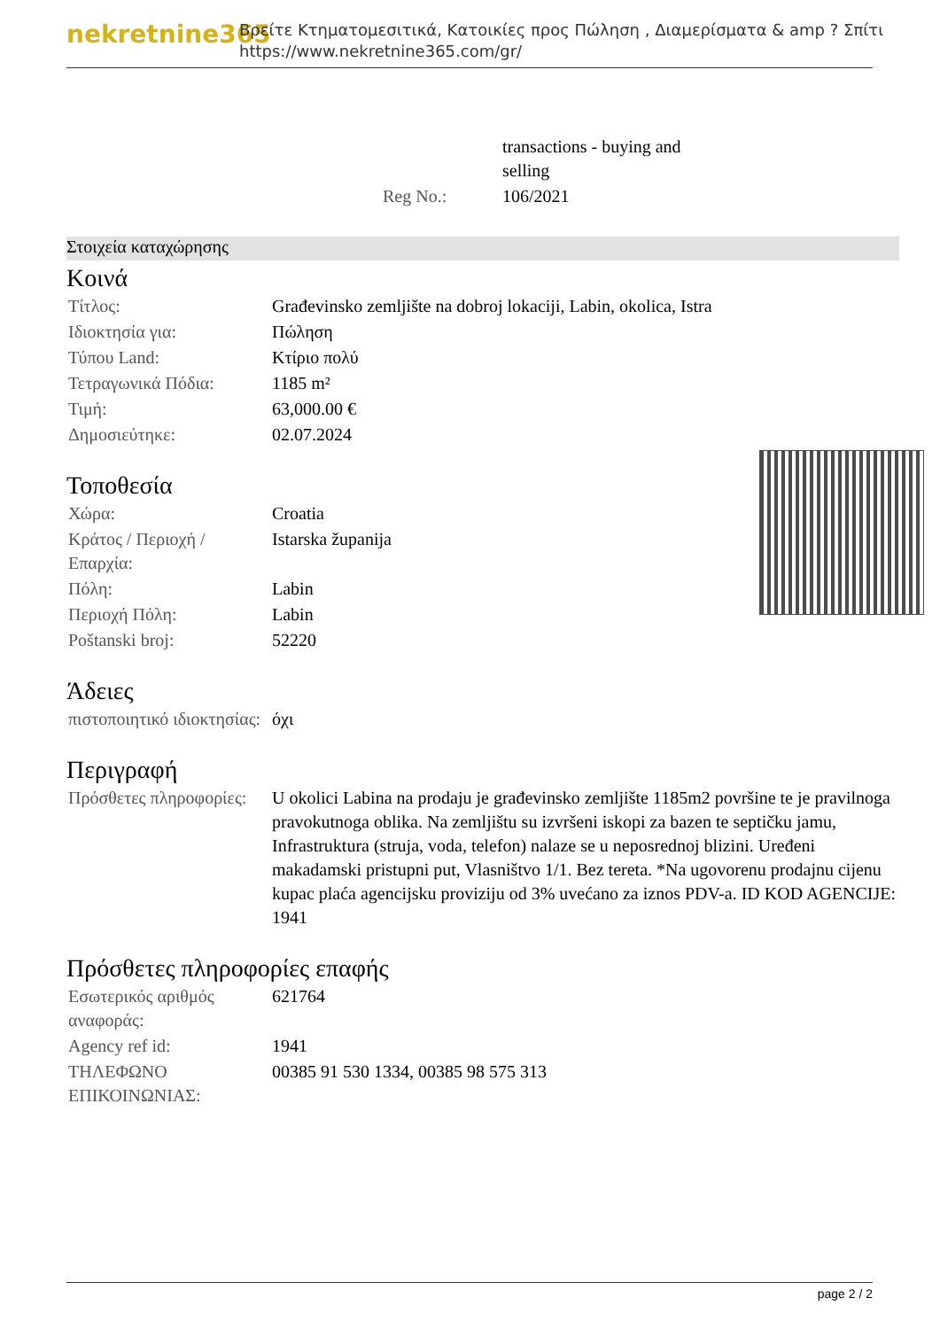nekretnine365
Βρείτε Κτηματομεσιτικά, Κατοικίες προς Πώληση , Διαμερίσματα & amp ? Σπίτι
https://www.nekretnine365.com/gr/
| | transactions - buying and selling |
| Reg No.: | 106/2021 |
Στοιχεία καταχώρησης
Κοινά
| Τίτλος: | Građevinsko zemljište na dobroj lokaciji, Labin, okolica, Istra |
| Ιδιοκτησία για: | Πώληση |
| Τύπου Land: | Κτίριο πολύ |
| Τετραγωνικά Πόδια: | 1185 m² |
| Τιμή: | 63,000.00 € |
| Δημοσιεύτηκε: | 02.07.2024 |
Τοποθεσία
| Χώρα: | Croatia |
| Κράτος / Περιοχή / Επαρχία: | Istarska županija |
| Πόλη: | Labin |
| Περιοχή Πόλη: | Labin |
| Poštanski broj: | 52220 |
Άδειες
| πιστοποιητικό ιδιοκτησίας: | όχι |
Περιγραφή
| Πρόσθετες πληροφορίες: | U okolici Labina na prodaju je građevinsko zemljište 1185m2 površine te je pravilnoga pravokutnoga oblika. Na zemljištu su izvršeni iskopi za bazen te septičku jamu, Infrastruktura (struja, voda, telefon) nalaze se u neposrednoj blizini. Uređeni makadamski pristupni put, Vlasništvo 1/1. Bez tereta. *Na ugovorenu prodajnu cijenu kupac plaća agencijsku proviziju od 3% uvećano za iznos PDV-a. ID KOD AGENCIJE: 1941 |
Πρόσθετες πληροφορίες επαφής
| Εσωτερικός αριθμός αναφοράς: | 621764 |
| Agency ref id: | 1941 |
| ΤΗΛΕΦΩΝΟ ΕΠΙΚΟΙΝΩΝΙΑΣ: | 00385 91 530 1334, 00385 98 575 313 |
page 2 / 2